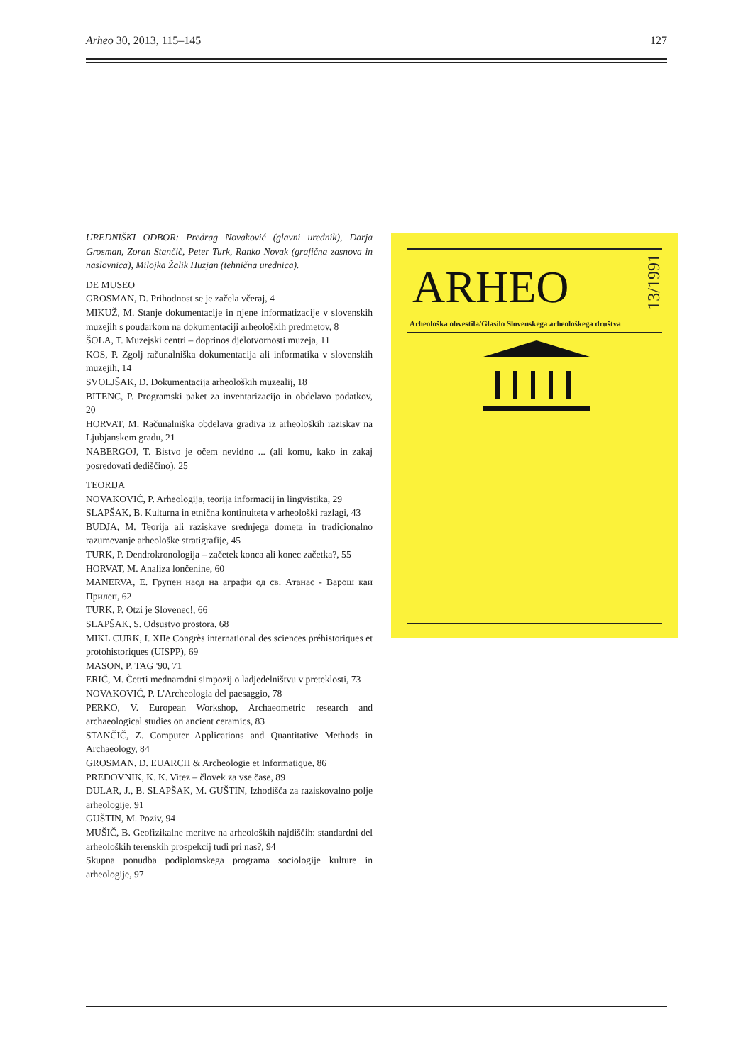Arheo 30, 2013, 115–145 127
UREDNIŠKI ODBOR: Predrag Novaković (glavni urednik), Darja Grosman, Zoran Stančič, Peter Turk, Ranko Novak (grafična zasnova in naslovnica), Milojka Žalik Huzjan (tehnična urednica).
DE MUSEO
GROSMAN, D. Prihodnost se je začela včeraj, 4
MIKUŽ, M. Stanje dokumentacije in njene informatizacije v slovenskih muzejih s poudarkom na dokumentaciji arheoloških predmetov, 8
ŠOLA, T. Muzejski centri – doprinos djelotvornosti muzeja, 11
KOS, P. Zgolj računalniška dokumentacija ali informatika v slovenskih muzejih, 14
SVOLJŠAK, D. Dokumentacija arheoloških muzealij, 18
BITENC, P. Programski paket za inventarizacijo in obdelavo podatkov, 20
HORVAT, M. Računalniška obdelava gradiva iz arheoloških raziskav na Ljubjanskem gradu, 21
NABERGOJ, T. Bistvo je očem nevidno ... (ali komu, kako in zakaj posredovati dediščino), 25
TEORIJA
NOVAKOVIĆ, P. Arheologija, teorija informacij in lingvistika, 29
SLAPŠAK, B. Kulturna in etnična kontinuiteta v arheološki razlagi, 43
BUDJA, M. Teorija ali raziskave srednjega dometa in tradicionalno razumevanje arheološke stratigrafije, 45
TURK, P. Dendrokronologija – začetek konca ali konec začetka?, 55
HORVAT, M. Analiza lončenine, 60
MANERVA, E. Групен наод на аграфи од св. Атанас - Варош каи Прилеп, 62
TURK, P. Otzi je Slovenec!, 66
SLAPŠAK, S. Odsustvo prostora, 68
MIKL CURK, I. XIIe Congrès international des sciences préhistoriques et protohistoriques (UISPP), 69
MASON, P. TAG '90, 71
ERIČ, M. Četrti mednarodni simpozij o ladjedelništvu v preteklosti, 73
NOVAKOVIĆ, P. L'Archeologia del paesaggio, 78
PERKO, V. European Workshop, Archaeometric research and archaeological studies on ancient ceramics, 83
STANČIČ, Z. Computer Applications and Quantitative Methods in Archaeology, 84
GROSMAN, D. EUARCH & Archeologie et Informatique, 86
PREDOVNIK, K. K. Vitez – človek za vse čase, 89
DULAR, J., B. SLAPŠAK, M. GUŠTIN, Izhodišča za raziskovalno polje arheologije, 91
GUŠTIN, M. Poziv, 94
MUŠIČ, B. Geofizikalne meritve na arheoloških najdiščih: standardni del arheoloških terenskih prospekcij tudi pri nas?, 94
Skupna ponudba podiplomskega programa sociologije kulture in arheologije, 97
ARHEO
13/1991
Arheološka obvestila/Glasilo Slovenskega arheološkega društva